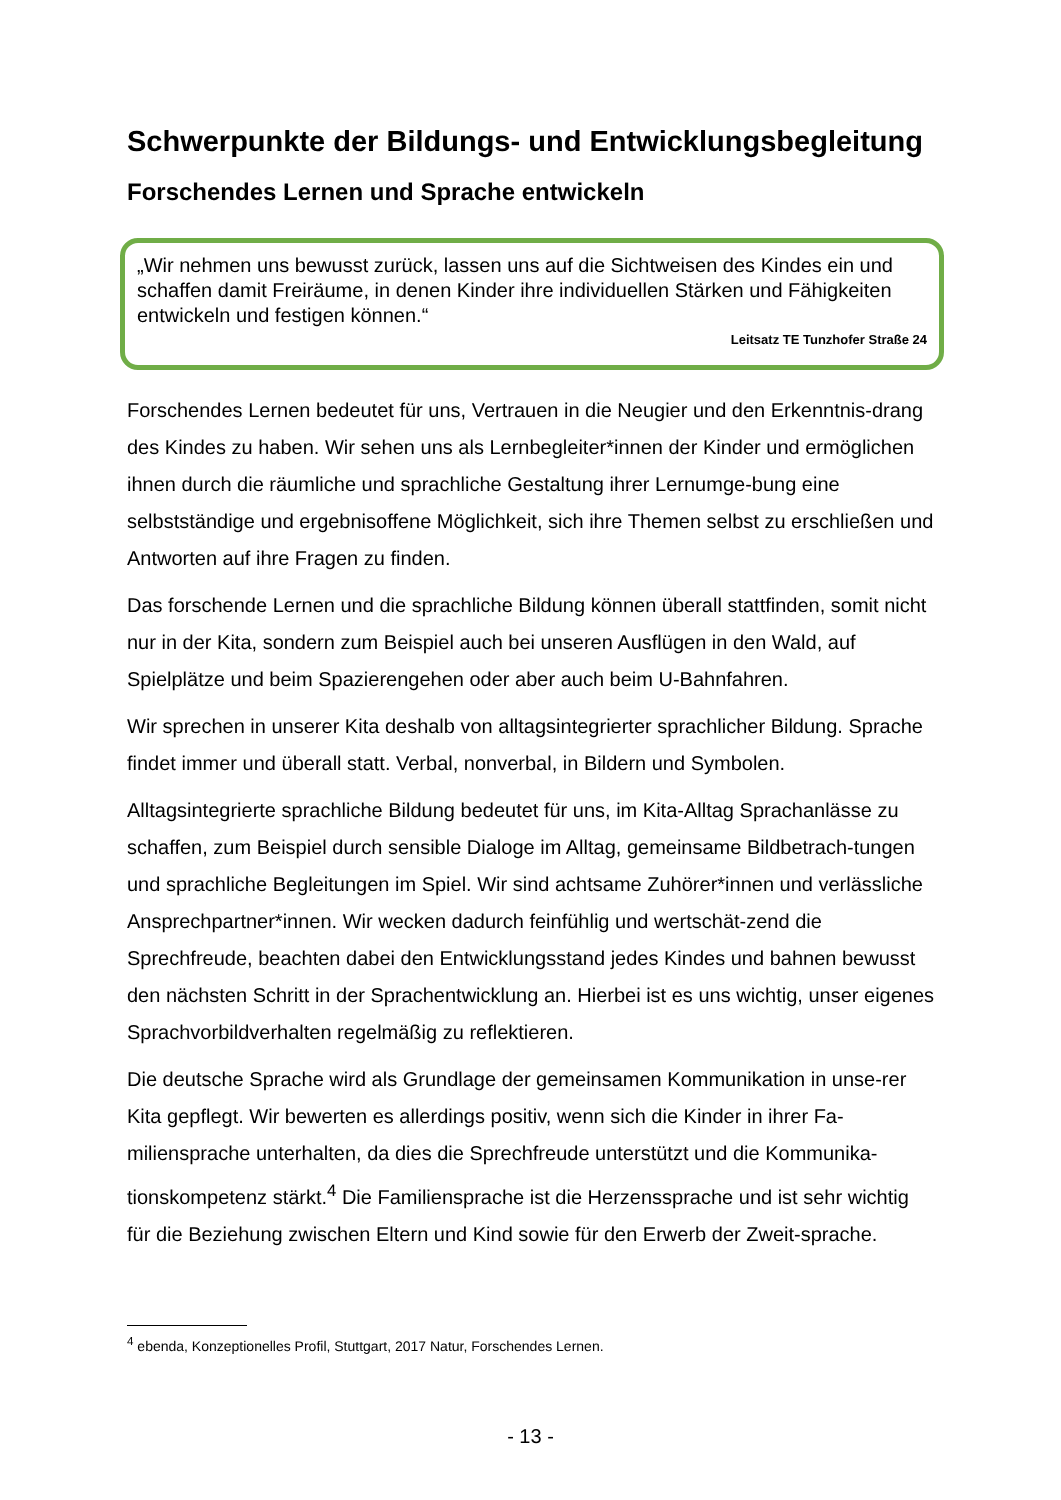Schwerpunkte der Bildungs- und Entwicklungsbegleitung
Forschendes Lernen und Sprache entwickeln
„Wir nehmen uns bewusst zurück, lassen uns auf die Sichtweisen des Kindes ein und schaffen damit Freiräume, in denen Kinder ihre individuellen Stärken und Fähigkeiten entwickeln und festigen können.“
Leitsatz TE Tunzhofer Straße 24
Forschendes Lernen bedeutet für uns, Vertrauen in die Neugier und den Erkenntnis-drang des Kindes zu haben. Wir sehen uns als Lernbegleiter*innen der Kinder und ermöglichen ihnen durch die räumliche und sprachliche Gestaltung ihrer Lernumge-bung eine selbstständige und ergebnisoffene Möglichkeit, sich ihre Themen selbst zu erschließen und Antworten auf ihre Fragen zu finden.
Das forschende Lernen und die sprachliche Bildung können überall stattfinden, somit nicht nur in der Kita, sondern zum Beispiel auch bei unseren Ausflügen in den Wald, auf Spielplätze und beim Spazierengehen oder aber auch beim U-Bahnfahren.
Wir sprechen in unserer Kita deshalb von alltagsintegrierter sprachlicher Bildung. Sprache findet immer und überall statt. Verbal, nonverbal, in Bildern und Symbolen.
Alltagsintegrierte sprachliche Bildung bedeutet für uns, im Kita-Alltag Sprachanlässe zu schaffen, zum Beispiel durch sensible Dialoge im Alltag, gemeinsame Bildbetrach-tungen und sprachliche Begleitungen im Spiel. Wir sind achtsame Zuhörer*innen und verlässliche Ansprechpartner*innen. Wir wecken dadurch feinfühlig und wertschät-zend die Sprechfreude, beachten dabei den Entwicklungsstand jedes Kindes und bahnen bewusst den nächsten Schritt in der Sprachentwicklung an. Hierbei ist es uns wichtig, unser eigenes Sprachvorbildverhalten regelmäßig zu reflektieren.
Die deutsche Sprache wird als Grundlage der gemeinsamen Kommunikation in unse-rer Kita gepflegt. Wir bewerten es allerdings positiv, wenn sich die Kinder in ihrer Fa-miliensprache unterhalten, da dies die Sprechfreude unterstützt und die Kommunika-tionskompetenz stärkt.<sup>4</sup> Die Familiensprache ist die Herzenssprache und ist sehr wichtig für die Beziehung zwischen Eltern und Kind sowie für den Erwerb der Zweit-sprache.
<sup>4</sup> ebenda, Konzeptionelles Profil, Stuttgart, 2017 Natur, Forschendes Lernen.
- 13 -